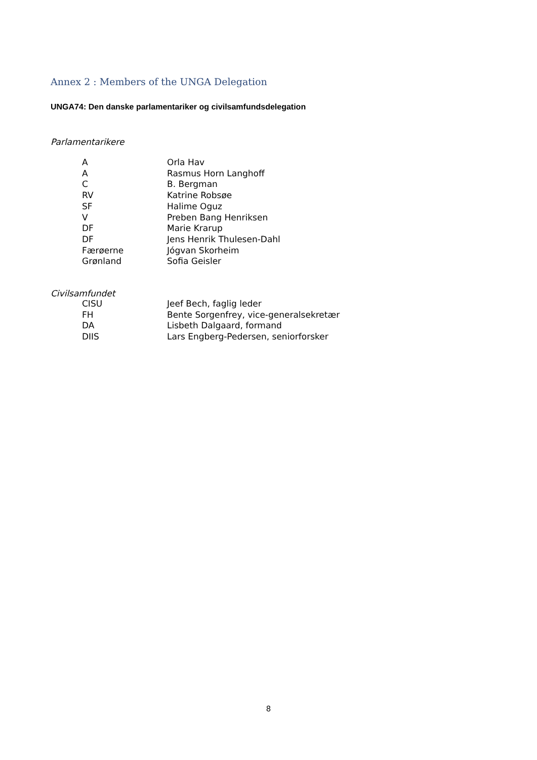Annex 2 : Members of the UNGA Delegation
UNGA74: Den danske parlamentariker og civilsamfundsdelegation
Parlamentarikere
| A | Orla Hav |
| A | Rasmus Horn Langhoff |
| C | B. Bergman |
| RV | Katrine Robsøe |
| SF | Halime Oguz |
| V | Preben Bang Henriksen |
| DF | Marie Krarup |
| DF | Jens Henrik Thulesen-Dahl |
| Færøerne | Jógvan Skorheim |
| Grønland | Sofia Geisler |
Civilsamfundet
| CISU | Jeef Bech, faglig leder |
| FH | Bente Sorgenfrey, vice-generalsekretær |
| DA | Lisbeth Dalgaard, formand |
| DIIS | Lars Engberg-Pedersen, seniorforsker |
8